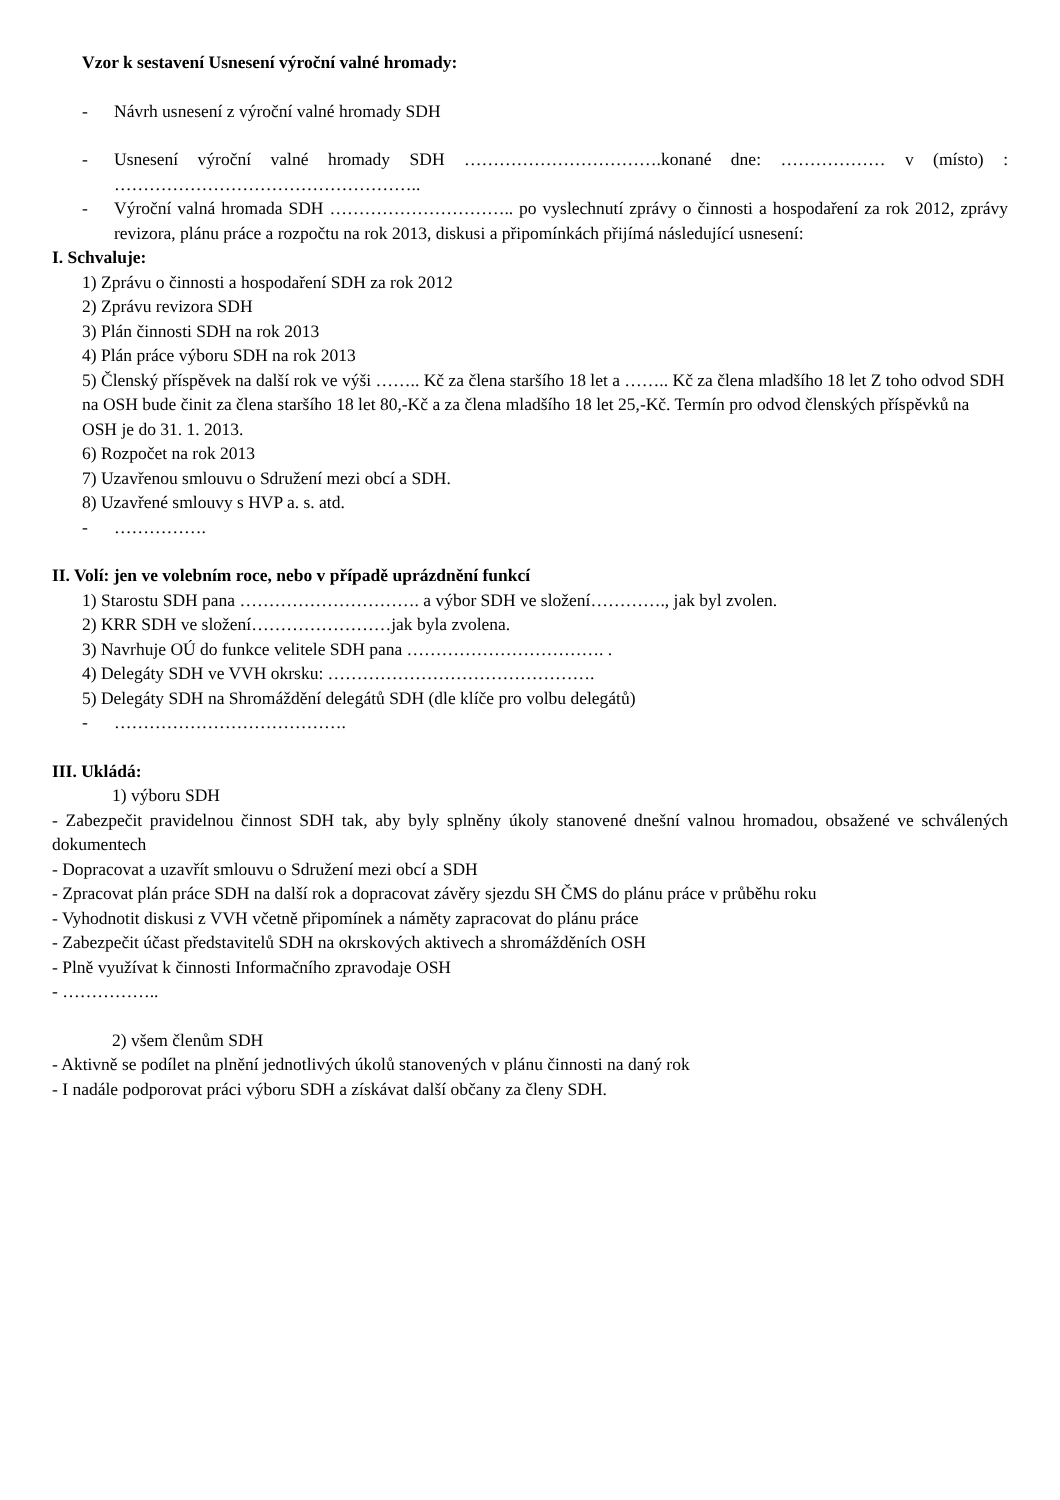Vzor k sestavení Usnesení výroční valné hromady:
- Návrh usnesení z výroční valné hromady SDH
- Usnesení výroční valné hromady SDH …………………………….konané dne: ……………… v (místo) : ……………………………………………..
- Výroční valná hromada SDH ………………………….. po vyslechnutí zprávy o činnosti a hospodaření za rok 2012, zprávy revizora, plánu práce a rozpočtu na rok 2013, diskusi a připomínkách přijímá následující usnesení:
I. Schvaluje:
1) Zprávu o činnosti a hospodaření SDH za rok 2012
2) Zprávu revizora SDH
3) Plán činnosti SDH na rok 2013
4) Plán práce výboru SDH na rok 2013
5) Členský příspěvek na další rok ve výši …….. Kč za člena staršího 18 let a …….. Kč za člena mladšího 18 let Z toho odvod SDH na OSH bude činit za člena staršího 18 let 80,-Kč a za člena mladšího 18 let 25,-Kč. Termín pro odvod členských příspěvků na OSH je do 31. 1. 2013.
6) Rozpočet na rok 2013
7) Uzavřenou smlouvu o Sdružení mezi obcí a SDH.
8) Uzavřené smlouvy s HVP a. s. atd.
- …………….
II. Volí: jen ve volebním roce, nebo v případě uprázdnění funkcí
1) Starostu SDH pana …………………………. a výbor SDH ve složení…………., jak byl zvolen.
2) KRR SDH ve složení……………………jak byla zvolena.
3) Navrhuje OÚ do funkce velitele SDH pana ……………………………. .
4) Delegáty SDH ve VVH okrsku: ……………………………………….
5) Delegáty SDH na Shromáždění delegátů SDH (dle klíče pro volbu delegátů)
- ………………………………….
III. Ukládá:
1) výboru SDH
- Zabezpečit pravidelnou činnost SDH tak, aby byly splněny úkoly stanovené dnešní valnou hromadou, obsažené ve schválených dokumentech
- Dopracovat a uzavřít smlouvu o Sdružení mezi obcí a SDH
- Zpracovat plán práce SDH na další rok a dopracovat závěry sjezdu SH ČMS do plánu práce v průběhu roku
- Vyhodnotit diskusi z VVH včetně připomínek a náměty zapracovat do plánu práce
- Zabezpečit účast představitelů SDH na okrskových aktivech a shromážděních OSH
- Plně využívat k činnosti Informačního zpravodaje OSH
- ……………..
2) všem členům SDH
- Aktivně se podílet na plnění jednotlivých úkolů stanovených v plánu činnosti na daný rok
- I nadále podporovat práci výboru SDH a získávat další občany za členy SDH.